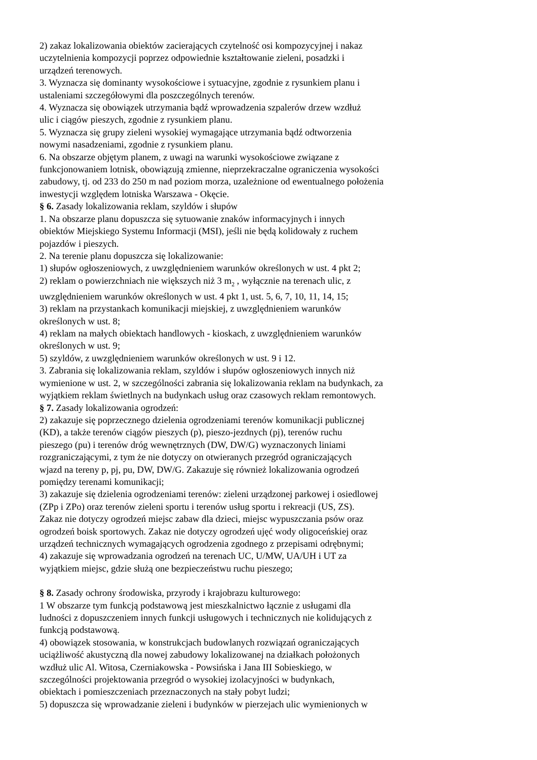2) zakaz lokalizowania obiektów zacierających czytelność osi kompozycyjnej i nakaz
uczytelnienia kompozycji poprzez odpowiednie kształtowanie zieleni, posadzki i
urządzeń terenowych.
3. Wyznacza się dominanty wysokościowe i sytuacyjne, zgodnie z rysunkiem planu i
ustaleniami szczegółowymi dla poszczególnych terenów.
4. Wyznacza się obowiązek utrzymania bądź wprowadzenia szpalerów drzew wzdłuż
ulic i ciągów pieszych, zgodnie z rysunkiem planu.
5. Wyznacza się grupy zieleni wysokiej wymagające utrzymania bądź odtworzenia
nowymi nasadzeniami, zgodnie z rysunkiem planu.
6. Na obszarze objętym planem, z uwagi na warunki wysokościowe związane z
funkcjonowaniem lotnisk, obowiązują zmienne, nieprzekraczalne ograniczenia wysokości
zabudowy, tj. od 233 do 250 m nad poziom morza, uzależnione od ewentualnego położenia
inwestycji względem lotniska Warszawa - Okęcie.
§ 6. Zasady lokalizowania reklam, szyldów i słupów
1. Na obszarze planu dopuszcza się sytuowanie znaków informacyjnych i innych
obiektów Miejskiego Systemu Informacji (MSI), jeśli nie będą kolidowały z ruchem
pojazdów i pieszych.
2. Na terenie planu dopuszcza się lokalizowanie:
1) słupów ogłoszeniowych, z uwzględnieniem warunków określonych w ust. 4 pkt 2;
2) reklam o powierzchniach nie większych niż 3 m<sub>2</sub> , wyłącznie na terenach ulic, z
uwzględnieniem warunków określonych w ust. 4 pkt 1, ust. 5, 6, 7, 10, 11, 14, 15;
3) reklam na przystankach komunikacji miejskiej, z uwzględnieniem warunków
określonych w ust. 8;
4) reklam na małych obiektach handlowych - kioskach, z uwzględnieniem warunków
określonych w ust. 9;
5) szyldów, z uwzględnieniem warunków określonych w ust. 9 i 12.
3. Zabrania się lokalizowania reklam, szyldów i słupów ogłoszeniowych innych niż
wymienione w ust. 2, w szczególności zabrania się lokalizowania reklam na budynkach, za
wyjątkiem reklam świetlnych na budynkach usług oraz czasowych reklam remontowych.
§ 7. Zasady lokalizowania ogrodzeń:
2) zakazuje się poprzecznego dzielenia ogrodzeniami terenów komunikacji publicznej
(KD), a także terenów ciągów pieszych (p), pieszo-jezdnych (pj), terenów ruchu
pieszego (pu) i terenów dróg wewnętrznych (DW, DW/G) wyznaczonych liniami
rozgraniczającymi, z tym że nie dotyczy on otwieranych przegród ograniczających
wjazd na tereny p, pj, pu, DW, DW/G. Zakazuje się również lokalizowania ogrodzeń
pomiędzy terenami komunikacji;
3) zakazuje się dzielenia ogrodzeniami terenów: zieleni urządzonej parkowej i osiedlowej
(ZPp i ZPo) oraz terenów zieleni sportu i terenów usług sportu i rekreacji (US, ZS).
Zakaz nie dotyczy ogrodzeń miejsc zabaw dla dzieci, miejsc wypuszczania psów oraz
ogrodzeń boisk sportowych. Zakaz nie dotyczy ogrodzeń ujęć wody oligoceńskiej oraz
urządzeń technicznych wymagających ogrodzenia zgodnego z przepisami odrębnymi;
4) zakazuje się wprowadzania ogrodzeń na terenach UC, U/MW, UA/UH i UT za
wyjątkiem miejsc, gdzie służą one bezpieczeństwu ruchu pieszego;
§ 8. Zasady ochrony środowiska, przyrody i krajobrazu kulturowego:
1 W obszarze tym funkcją podstawową jest mieszkalnictwo łącznie z usługami dla
ludności z dopuszczeniem innych funkcji usługowych i technicznych nie kolidujących z
funkcją podstawową.
4) obowiązek stosowania, w konstrukcjach budowlanych rozwiązań ograniczających
uciążliwość akustyczną dla nowej zabudowy lokalizowanej na działkach położonych
wzdłuż ulic Al. Witosa, Czerniakowska - Powsińska i Jana III Sobieskiego, w
szczególności projektowania przegród o wysokiej izolacyjności w budynkach,
obiektach i pomieszczeniach przeznaczonych na stały pobyt ludzi;
5) dopuszcza się wprowadzanie zieleni i budynków w pierzejach ulic wymienionych w